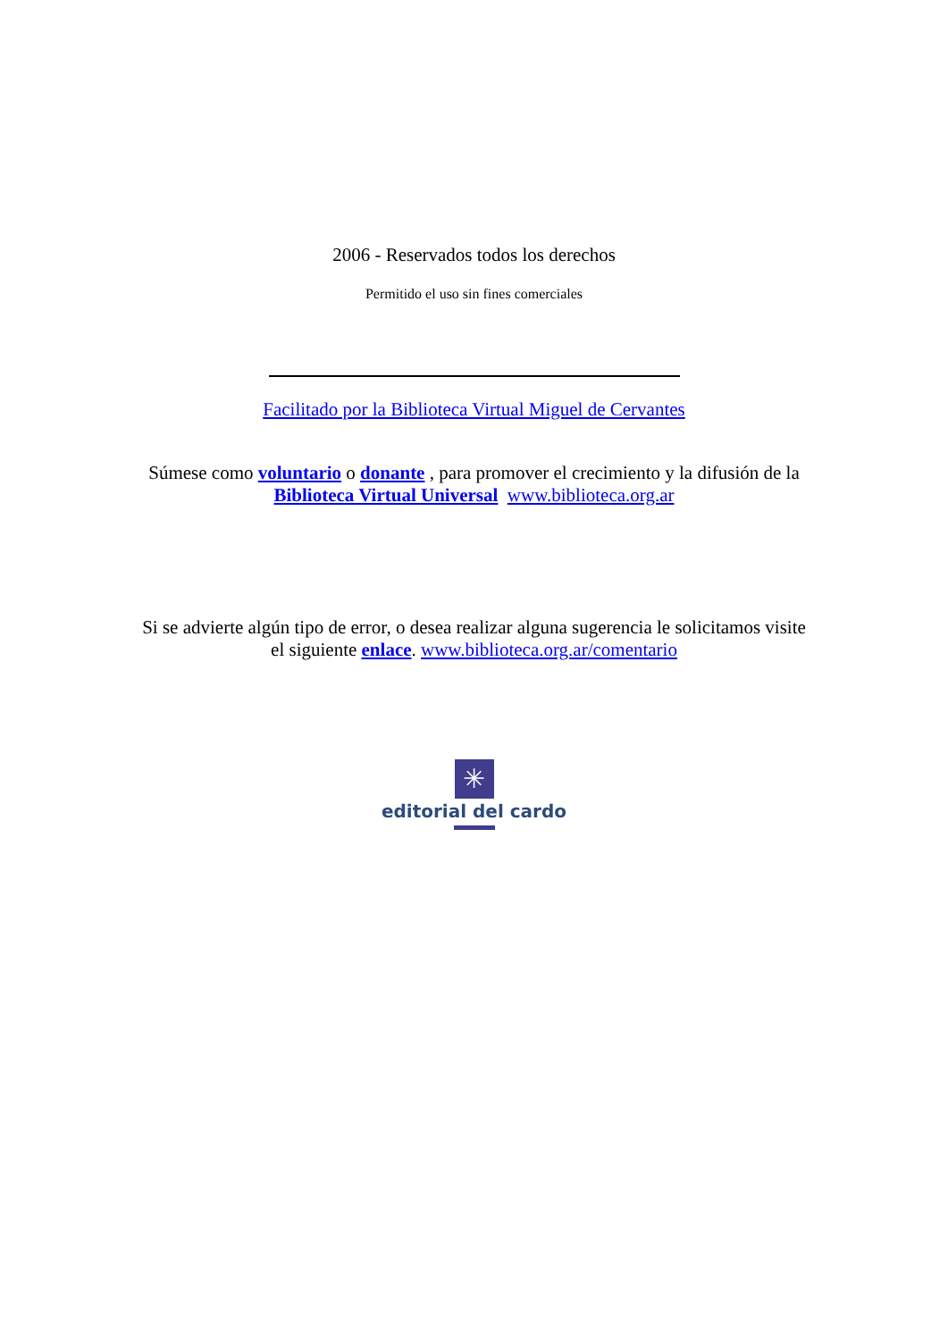2006 - Reservados todos los derechos
Permitido el uso sin fines comerciales
Facilitado por la Biblioteca Virtual Miguel de Cervantes
Súmese como voluntario o donante , para promover el crecimiento y la difusión de la
Biblioteca Virtual Universal www.biblioteca.org.ar
Si se advierte algún tipo de error, o desea realizar alguna sugerencia le solicitamos visite
el siguiente enlace. www.biblioteca.org.ar/comentario
✳
editorial del cardo